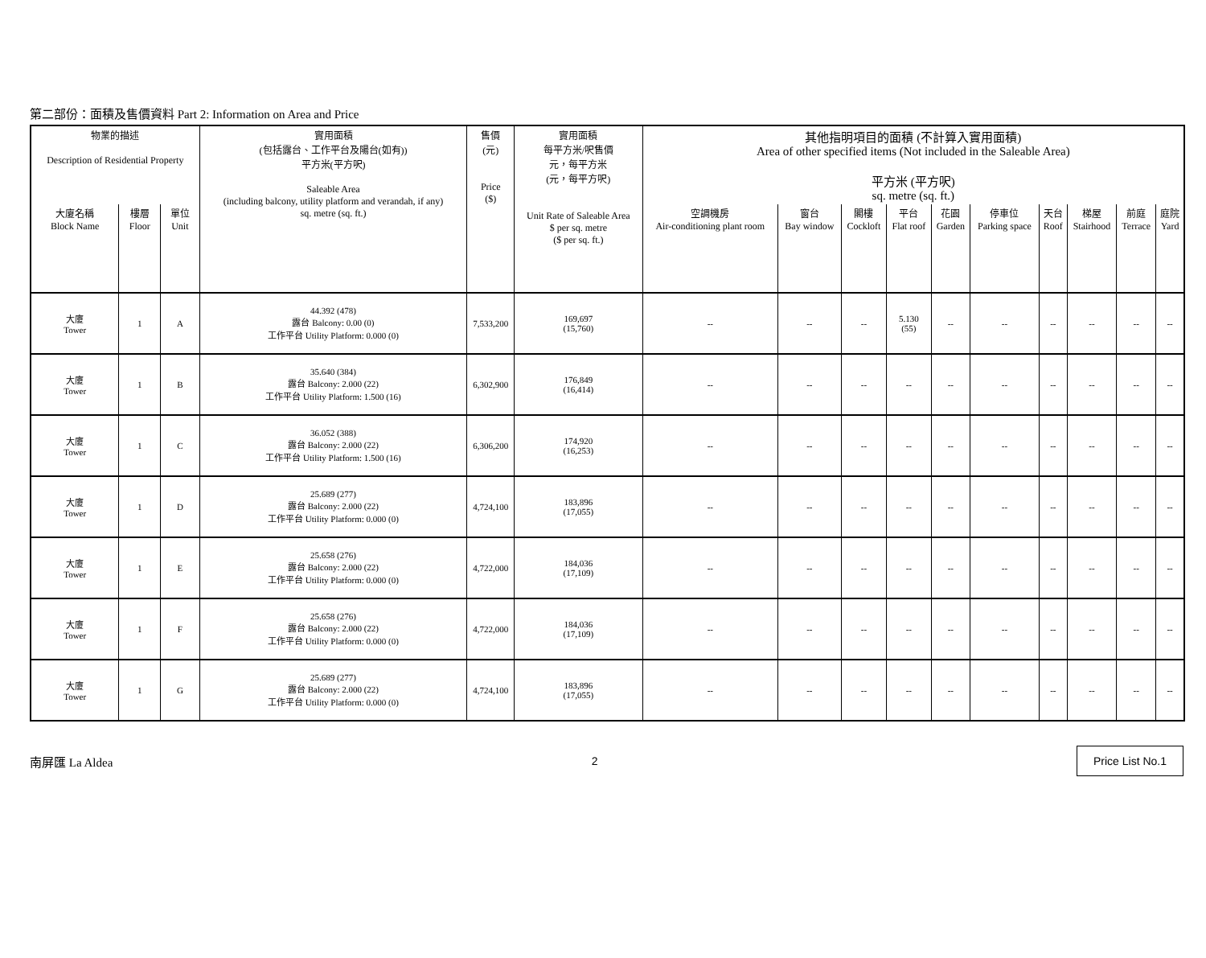第二部份：面積及售價資料 Part 2: Information on Area and Price
| 物業的描述 Description of Residential Property | | | 實用面積 (包括露台、工作平台及陽台(如有)) 平方米(平方呎) Saleable Area (including balcony, utility platform and verandah, if any) sq. metre (sq. ft.) | 售價 (元) Price ($) | 實用面積 每平方米/呎售價 元，每平方米 (元，每平方呎) Unit Rate of Saleable Area $ per sq. metre ($ per sq. ft.) | 其他指明項目的面積 (不計算入實用面積) Area of other specified items (Not included in the Saleable Area) 平方米 (平方呎) sq. metre (sq. ft.) | | | | | | | | | |
| --- | --- | --- | --- | --- | --- | --- | --- | --- | --- | --- | --- | --- | --- | --- | --- |
| 大廈名稱 Block Name | 樓層 Floor | 單位 Unit | | | | 空調機房 Air-conditioning plant room | 窗台 Bay window | 閣樓 Cockloft | 平台 Flat roof | 花園 Garden | 停車位 Parking space | 天台 Roof | 梯屋 Stairhood | 前庭 Terrace | 庭院 Yard |
| 大廈 Tower | 1 | A | 44.392 (478) 露台 Balcony: 0.00 (0) 工作平台 Utility Platform: 0.000 (0) | 7,533,200 | 169,697 (15,760) | -- | -- | -- | 5.130 (55) | -- | -- | -- | -- | -- | -- |
| 大廈 Tower | 1 | B | 35.640 (384) 露台 Balcony: 2.000 (22) 工作平台 Utility Platform: 1.500 (16) | 6,302,900 | 176,849 (16,414) | -- | -- | -- | -- | -- | -- | -- | -- | -- | -- |
| 大廈 Tower | 1 | C | 36.052 (388) 露台 Balcony: 2.000 (22) 工作平台 Utility Platform: 1.500 (16) | 6,306,200 | 174,920 (16,253) | -- | -- | -- | -- | -- | -- | -- | -- | -- | -- |
| 大廈 Tower | 1 | D | 25.689 (277) 露台 Balcony: 2.000 (22) 工作平台 Utility Platform: 0.000 (0) | 4,724,100 | 183,896 (17,055) | -- | -- | -- | -- | -- | -- | -- | -- | -- | -- |
| 大廈 Tower | 1 | E | 25.658 (276) 露台 Balcony: 2.000 (22) 工作平台 Utility Platform: 0.000 (0) | 4,722,000 | 184,036 (17,109) | -- | -- | -- | -- | -- | -- | -- | -- | -- | -- |
| 大廈 Tower | 1 | F | 25.658 (276) 露台 Balcony: 2.000 (22) 工作平台 Utility Platform: 0.000 (0) | 4,722,000 | 184,036 (17,109) | -- | -- | -- | -- | -- | -- | -- | -- | -- | -- |
| 大廈 Tower | 1 | G | 25.689 (277) 露台 Balcony: 2.000 (22) 工作平台 Utility Platform: 0.000 (0) | 4,724,100 | 183,896 (17,055) | -- | -- | -- | -- | -- | -- | -- | -- | -- | -- |
南屏匯 La Aldea 2 Price List No.1